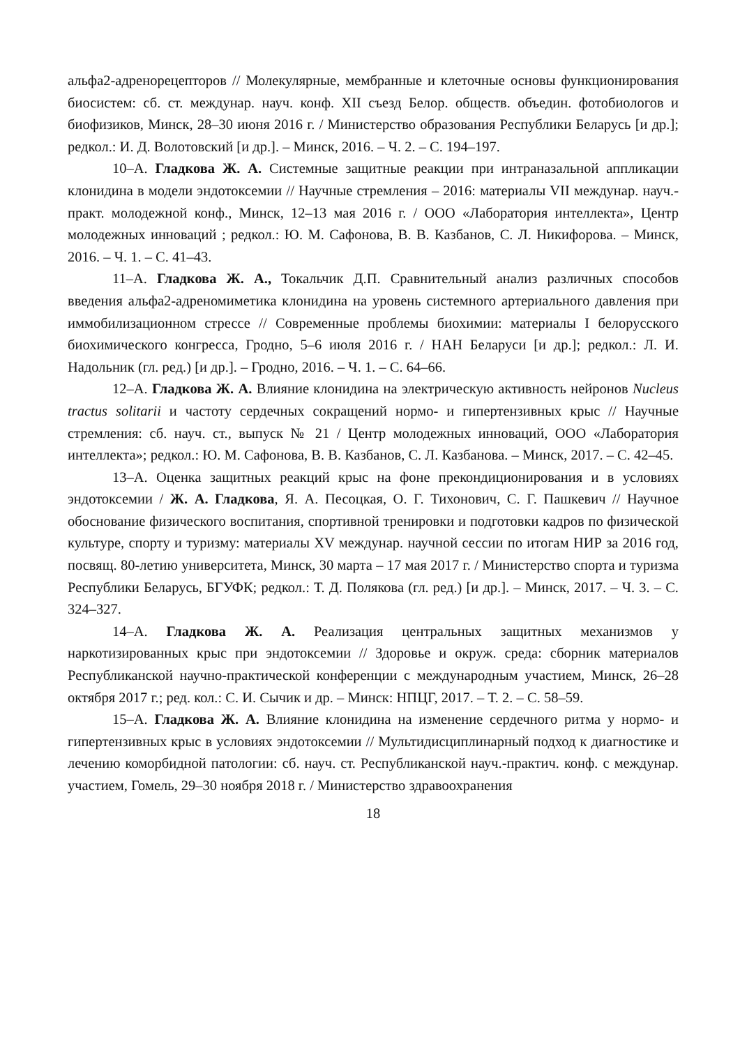альфа2-адренорецепторов // Молекулярные, мембранные и клеточные основы функционирования биосистем: сб. ст. междунар. науч. конф. XII съезд Белор. обществ. объедин. фотобиологов и биофизиков, Минск, 28–30 июня 2016 г. / Министерство образования Республики Беларусь [и др.]; редкол.: И. Д. Волотовский [и др.]. – Минск, 2016. – Ч. 2. – С. 194–197.
10–А. Гладкова Ж. А. Системные защитные реакции при интраназальной аппликации клонидина в модели эндотоксемии // Научные стремления – 2016: материалы VII междунар. науч.-практ. молодежной конф., Минск, 12–13 мая 2016 г. / ООО «Лаборатория интеллекта», Центр молодежных инноваций ; редкол.: Ю. М. Сафонова, В. В. Казбанов, С. Л. Никифорова. – Минск, 2016. – Ч. 1. – С. 41–43.
11–А. Гладкова Ж. А., Токальчик Д.П. Сравнительный анализ различных способов введения альфа2-адреномиметика клонидина на уровень системного артериального давления при иммобилизационном стрессе // Современные проблемы биохимии: материалы I белорусского биохимического конгресса, Гродно, 5–6 июля 2016 г. / НАН Беларуси [и др.]; редкол.: Л. И. Надольник (гл. ред.) [и др.]. – Гродно, 2016. – Ч. 1. – С. 64–66.
12–А. Гладкова Ж. А. Влияние клонидина на электрическую активность нейронов Nucleus tractus solitarii и частоту сердечных сокращений нормо- и гипертензивных крыс // Научные стремления: сб. науч. ст., выпуск № 21 / Центр молодежных инноваций, ООО «Лаборатория интеллекта»; редкол.: Ю. М. Сафонова, В. В. Казбанов, С. Л. Казбанова. – Минск, 2017. – С. 42–45.
13–А. Оценка защитных реакций крыс на фоне прекондиционирования и в условиях эндотоксемии / Ж. А. Гладкова, Я. А. Песоцкая, О. Г. Тихонович, С. Г. Пашкевич // Научное обоснование физического воспитания, спортивной тренировки и подготовки кадров по физической культуре, спорту и туризму: материалы XV междунар. научной сессии по итогам НИР за 2016 год, посвящ. 80-летию университета, Минск, 30 марта – 17 мая 2017 г. / Министерство спорта и туризма Республики Беларусь, БГУФК; редкол.: Т. Д. Полякова (гл. ред.) [и др.]. – Минск, 2017. – Ч. 3. – С. 324–327.
14–А. Гладкова Ж. А. Реализация центральных защитных механизмов у наркотизированных крыс при эндотоксемии // Здоровье и окруж. среда: сборник материалов Республиканской научно-практической конференции с международным участием, Минск, 26–28 октября 2017 г.; ред. кол.: С. И. Сычик и др. – Минск: НПЦГ, 2017. – Т. 2. – С. 58–59.
15–А. Гладкова Ж. А. Влияние клонидина на изменение сердечного ритма у нормо- и гипертензивных крыс в условиях эндотоксемии // Мультидисциплинарный подход к диагностике и лечению коморбидной патологии: сб. науч. ст. Республиканской науч.-практич. конф. с междунар. участием, Гомель, 29–30 ноября 2018 г. / Министерство здравоохранения
18